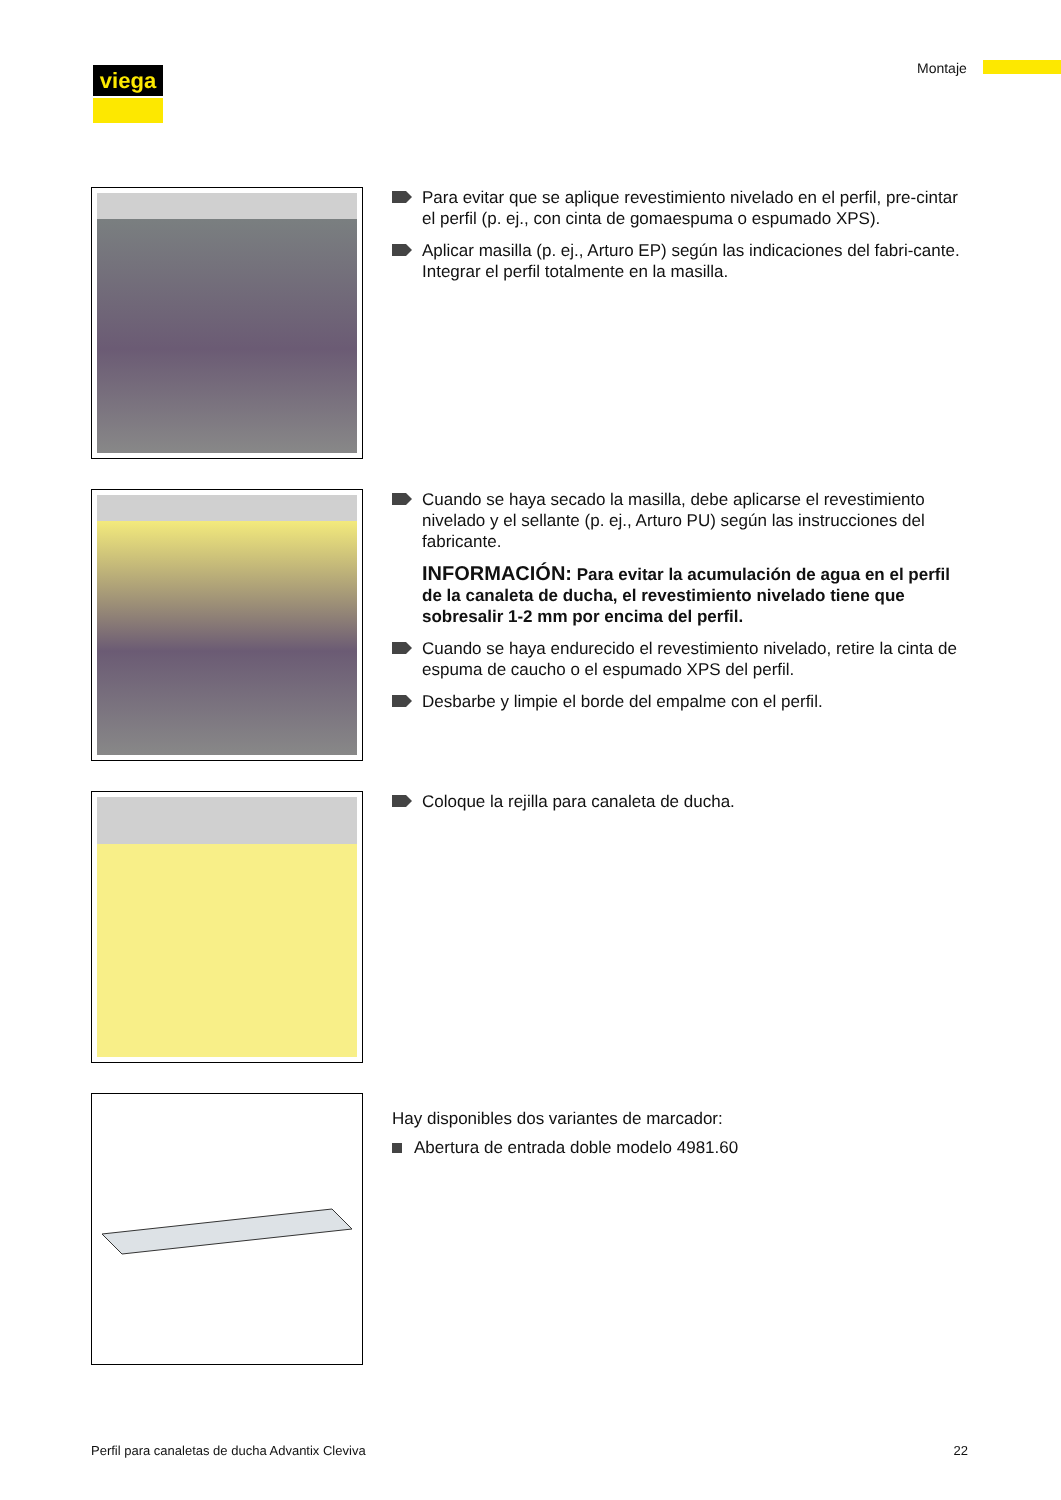viega Montaje
Para evitar que se aplique revestimiento nivelado en el perfil, pre-cintar el perfil (p. ej., con cinta de gomaespuma o espumado XPS).
Aplicar masilla (p. ej., Arturo EP) según las indicaciones del fabri-cante. Integrar el perfil totalmente en la masilla.
Cuando se haya secado la masilla, debe aplicarse el revestimiento nivelado y el sellante (p. ej., Arturo PU) según las instrucciones del fabricante.
INFORMACIÓN: Para evitar la acumulación de agua en el perfil de la canaleta de ducha, el revestimiento nivelado tiene que sobresalir 1-2 mm por encima del perfil.
Cuando se haya endurecido el revestimiento nivelado, retire la cinta de espuma de caucho o el espumado XPS del perfil.
Desbarbe y limpie el borde del empalme con el perfil.
Coloque la rejilla para canaleta de ducha.
Hay disponibles dos variantes de marcador:
Abertura de entrada doble modelo 4981.60
Perfil para canaletas de ducha Advantix Cleviva 22